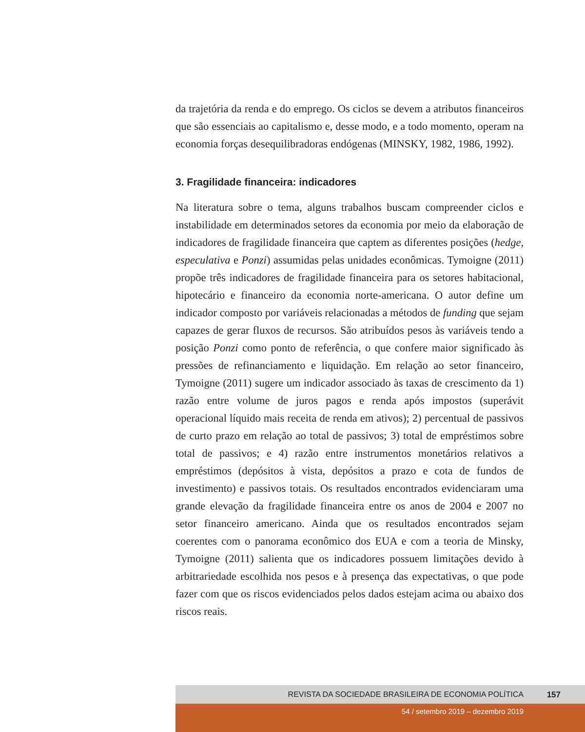da trajetória da renda e do emprego. Os ciclos se devem a atributos financeiros que são essenciais ao capitalismo e, desse modo, e a todo momento, operam na economia forças desequilibradoras endógenas (MINSKY, 1982, 1986, 1992).
3. Fragilidade financeira: indicadores
Na literatura sobre o tema, alguns trabalhos buscam compreender ciclos e instabilidade em determinados setores da economia por meio da elaboração de indicadores de fragilidade financeira que captem as diferentes posições (hedge, especulativa e Ponzi) assumidas pelas unidades econômicas. Tymoigne (2011) propõe três indicadores de fragilidade financeira para os setores habitacional, hipotecário e financeiro da economia norte-americana. O autor define um indicador composto por variáveis relacionadas a métodos de funding que sejam capazes de gerar fluxos de recursos. São atribuídos pesos às variáveis tendo a posição Ponzi como ponto de referência, o que confere maior significado às pressões de refinanciamento e liquidação. Em relação ao setor financeiro, Tymoigne (2011) sugere um indicador associado às taxas de crescimento da 1) razão entre volume de juros pagos e renda após impostos (superávit operacional líquido mais receita de renda em ativos); 2) percentual de passivos de curto prazo em relação ao total de passivos; 3) total de empréstimos sobre total de passivos; e 4) razão entre instrumentos monetários relativos a empréstimos (depósitos à vista, depósitos a prazo e cota de fundos de investimento) e passivos totais. Os resultados encontrados evidenciaram uma grande elevação da fragilidade financeira entre os anos de 2004 e 2007 no setor financeiro americano. Ainda que os resultados encontrados sejam coerentes com o panorama econômico dos EUA e com a teoria de Minsky, Tymoigne (2011) salienta que os indicadores possuem limitações devido à arbitrariedade escolhida nos pesos e à presença das expectativas, o que pode fazer com que os riscos evidenciados pelos dados estejam acima ou abaixo dos riscos reais.
REVISTA DA SOCIEDADE BRASILEIRA DE ECONOMIA POLÍTICA 157
54 / setembro 2019 – dezembro 2019